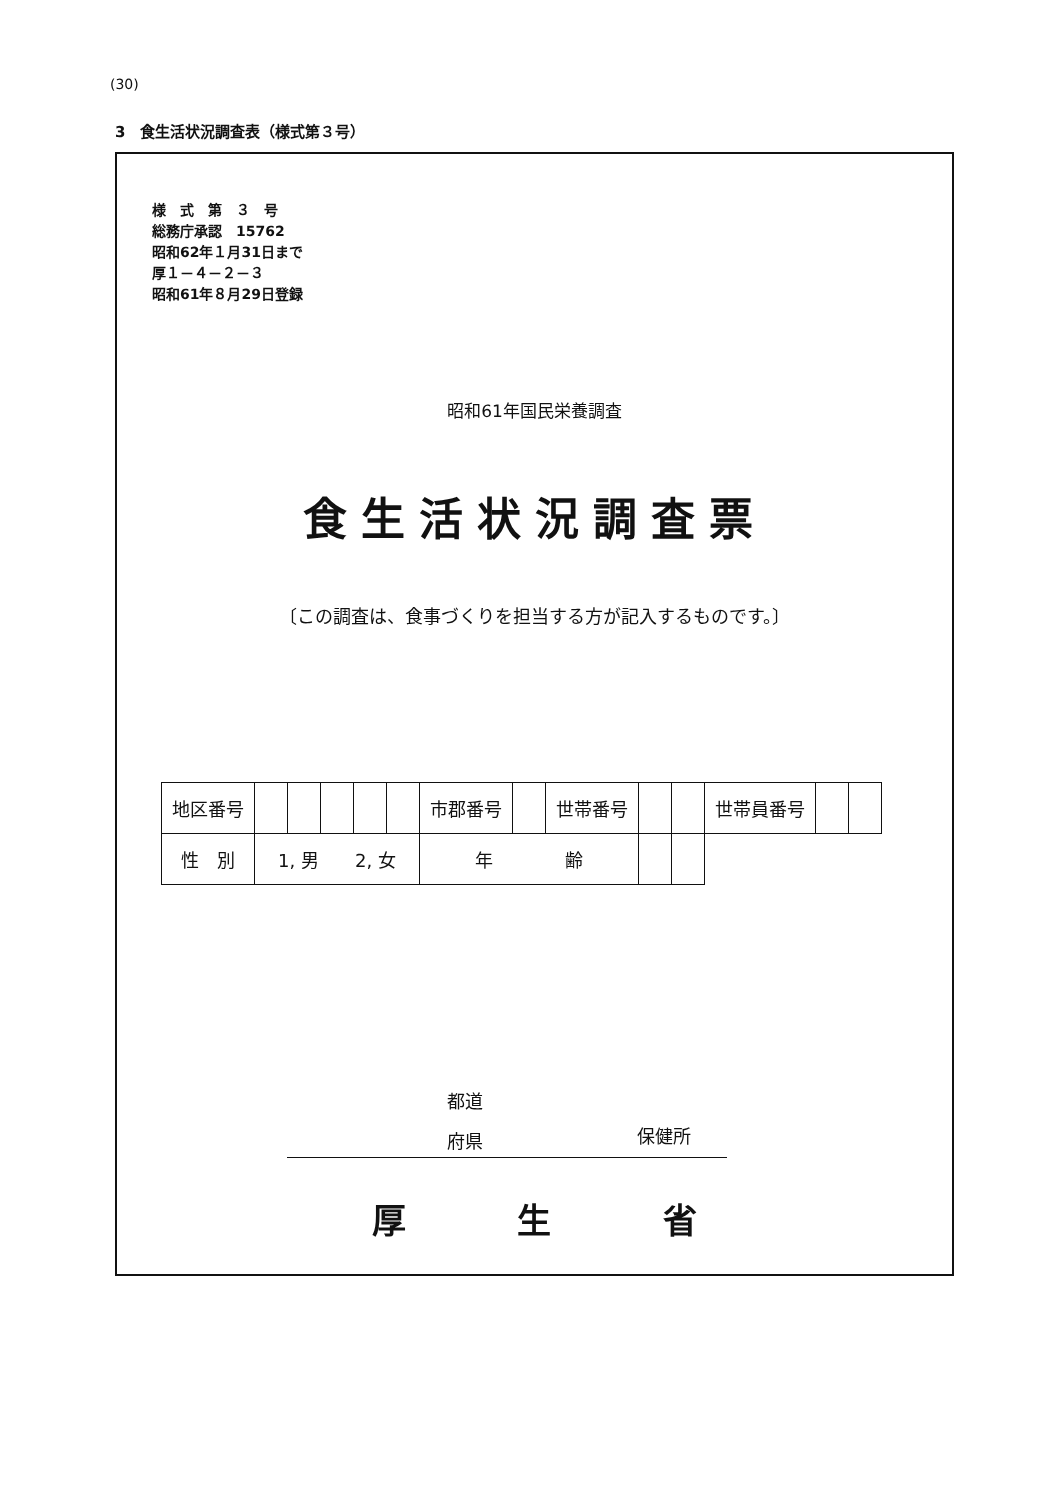(30)
3　食生活状況調査表（様式第３号）
様　式　第　３　号
総務庁承認　15762
昭和62年１月31日まで
厚１－４－２－３
昭和61年８月29日登録
昭和61年国民栄養調査
食生活状況調査票
〔この調査は、食事づくりを担当する方が記入するものです。〕
| 地区番号 | | | | | | 市郡番号 | | 世帯番号 | | | 世帯員番号 | | |
| 性 別 | 1, 男 2, 女 | | | | | 年 齢 | | | | | | | |
都道
府県
保健所
厚 生 省